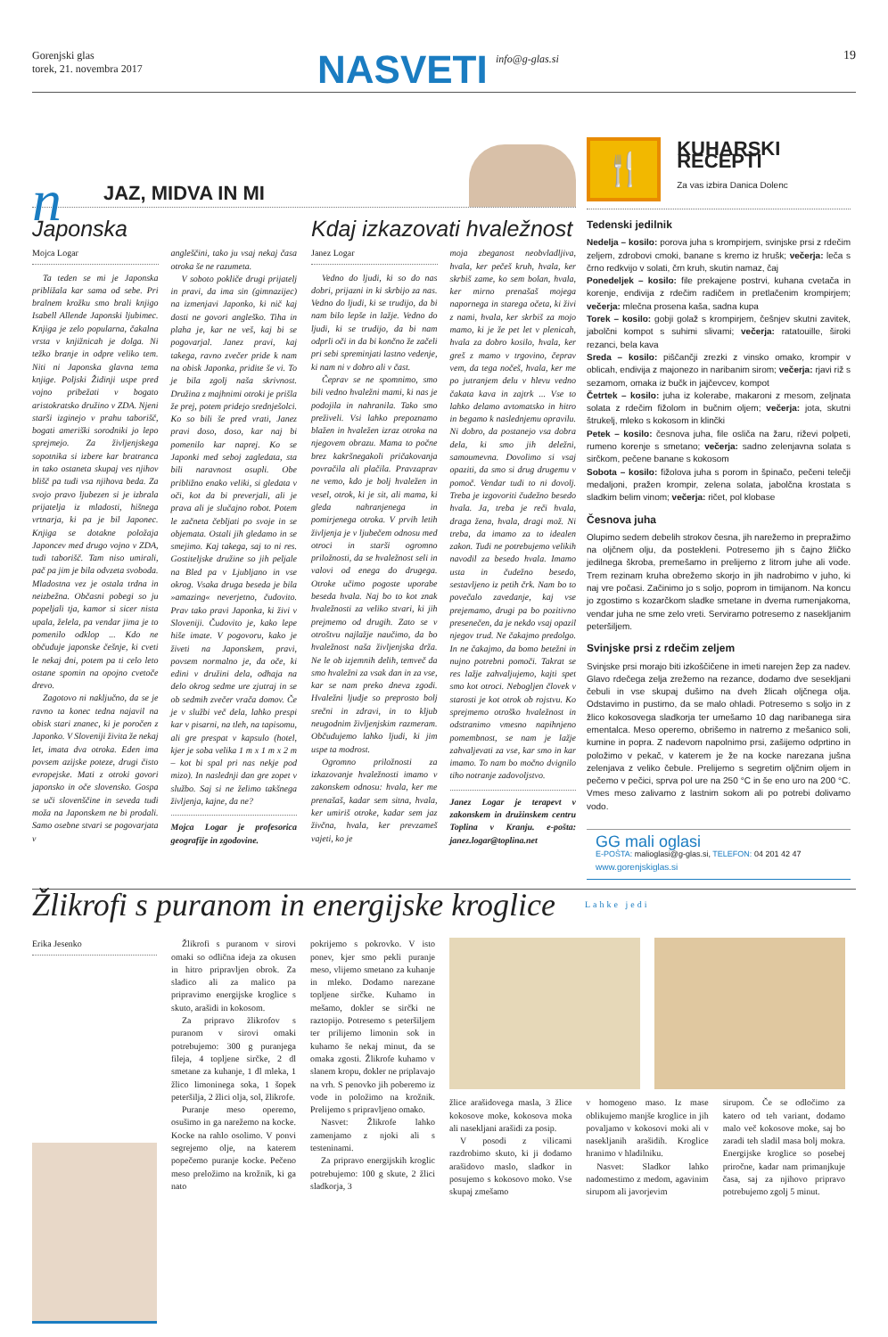Gorenjski glas
torek, 21. novembra 2017
NASVETI
info@g-glas.si
19
n
JAZ, MIDVA IN MI
Japonska
Mojca Logar
Ta teden se mi je Japonska približala kar sama od sebe. Pri bralnem krožku smo brali knjigo Isabell Allende Japonski ljubimec. Knjiga je zelo popularna, čakalna vrsta v knjižnicah je dolga. Ni težko branje in odpre veliko tem. Niti ni Japonska glavna tema knjige. Poljski Židinji uspe pred vojno pribežati v bogato aristokratsko družino v ZDA. Njeni starši izginejo v prahu taborišč, bogati ameriški sorodniki jo lepo sprejmejo. Za življenjskega sopotnika si izbere kar bratranca in tako ostaneta skupaj ves njihov blišč pa tudi vsa njihova beda. Za svojo pravo ljubezen si je izbrala prijatelja iz mladosti, hišnega vrtnarja, ki pa je bil Japonec. Knjiga se dotakne položaja Japoncev med drugo vojno v ZDA, tudi taborišč. Tam niso umirali, pač pa jim je bila odvzeta svoboda. Mladostna vez je ostala trdna in neizbežna. Občasni pobegi so ju popeljali tja, kamor si sicer nista upala, želela, pa vendar jima je to pomenilo odklop ... Kdo ne občuduje japonske češnje, ki cveti le nekaj dni, potem pa ti celo leto ostane spomin na opojno cvetoče drevo.
Zagotovo ni naključno, da se je ravno ta konec tedna najavil na obisk stari znanec, ki je poročen z Japonko. V Sloveniji živita že nekaj let, imata dva otroka. Eden ima povsem azijske poteze, drugi čisto evropejske. Mati z otroki govori japonsko in oče slovensko. Gospa se uči slovenščine in seveda tudi moža na Japonskem ne bi prodali. Samo osebne stvari se pogovarjata v
angleščini, tako ju vsaj nekaj časa otroka še ne razumeta.
V soboto pokliče drugi prijatelj in pravi, da ima sin (gimnazijec) na izmenjavi Japonko, ki nič kaj dosti ne govori angleško. Tiha in plaha je, kar ne veš, kaj bi se pogovarjal. Janez pravi, kaj takega, ravno zvečer pride k nam na obisk Japonka, pridite še vi. To je bila zgolj naša skrivnost. Družina z majhnimi otroki je prišla že prej, potem pridejo srednješolci. Ko so bili še pred vrati, Janez pravi doso, doso, kar naj bi pomenilo kar naprej. Ko se Japonki med seboj zagledata, sta bili naravnost osupli. Obe približno enako veliki, si gledata v oči, kot da bi preverjali, ali je prava ali je slučajno robot. Potem le začneta čebljati po svoje in se objemata. Ostali jih gledamo in se smejimo. Kaj takega, saj to ni res. Gostiteljske družine so jih peljale na Bled pa v Ljubljano in vse okrog. Vsaka druga beseda je bila »amazing« neverjetno, čudovito. Prav tako pravi Japonka, ki živi v Sloveniji. Čudovito je, kako lepe hiše imate. V pogovoru, kako je živeti na Japonskem, pravi, povsem normalno je, da oče, ki edini v družini dela, odhaja na delo okrog sedme ure zjutraj in se ob sedmih zvečer vrača domov. Če je v službi več dela, lahko prespi kar v pisarni, na tleh, na tapisomu, ali gre prespat v kapsulo (hotel, kjer je soba velika 1 m x 1 m x 2 m – kot bi spal pri nas nekje pod mizo). In naslednji dan gre zopet v službo. Saj si ne želimo takšnega življenja, kajne, da ne?
Mojca Logar je profesorica geografije in zgodovine.
Kdaj izkazovati hvaležnost
Janez Logar
Vedno do ljudi, ki so do nas dobri, prijazni in ki skrbijo za nas. Vedno do ljudi, ki se trudijo, da bi nam bilo lepše in lažje. Vedno do ljudi, ki se trudijo, da bi nam odprli oči in da bi končno že začeli pri sebi spreminjati lastno vedenje, ki nam ni v dobro ali v čast.
Čeprav se ne spomnimo, smo bili vedno hvaležni mami, ki nas je podojila in nahranila. Tako smo preživeli. Vsi lahko prepoznamo blažen in hvaležen izraz otroka na njegovem obrazu. Mama to počne brez kakršnegakoli pričakovanja povračila ali plačila. Pravzaprav ne vemo, kdo je bolj hvaležen in vesel, otrok, ki je sit, ali mama, ki gleda nahranjenega in pomirjenega otroka. V prvih letih življenja je v ljubečem odnosu med otroci in starši ogromno priložnosti, da se hvaležnost seli in valovi od enega do drugega. Otroke učimo pogoste uporabe beseda hvala. Naj bo to kot znak hvaležnosti za veliko stvari, ki jih prejmemo od drugih. Zato se v otroštvu najlažje naučimo, da bo hvaležnost naša življenjska drža. Ne le ob izjemnih delih, temveč da smo hvaležni za vsak dan in za vse, kar se nam preko dneva zgodi. Hvaležni ljudje so preprosto bolj srečni in zdravi, in to kljub neugodnim življenjskim razmeram. Občudujemo lahko ljudi, ki jim uspe ta modrost.
Ogromno priložnosti za izkazovanje hvaležnosti imamo v zakonskem odnosu: hvala, ker me prenašaš, kadar sem sitna, hvala, ker umiriš otroke, kadar sem jaz živčna, hvala, ker prevzameš vajeti, ko je
moja zbeganost neobvladljiva, hvala, ker pečeš kruh, hvala, ker skrbiš zame, ko sem bolan, hvala, ker mirno prenašaš mojega napornega in starega očeta, ki živi z nami, hvala, ker skrbiš za mojo mamo, ki je že pet let v plenicah, hvala za dobro kosilo, hvala, ker greš z mamo v trgovino, čeprav vem, da tega nočeš, hvala, ker me po jutranjem delu v hlevu vedno čakata kava in zajtrk ... Vse to lahko delamo avtomatsko in hitro in begamo k naslednjemu opravilu. Ni dobro, da postanejo vsa dobra dela, ki smo jih deležni, samoumevna. Dovolimo si vsaj opaziti, da smo si drug drugemu v pomoč. Vendar tudi to ni dovolj. Treba je izgovoriti čudežno besedo hvala. Ja, treba je reči hvala, draga žena, hvala, dragi mož. Ni treba, da imamo za to idealen zakon. Tudi ne potrebujemo velikih navodil za besedo hvala. Imamo usta in čudežno besedo, sestavljeno iz petih črk. Nam bo to povečalo zavedanje, kaj vse prejemamo, drugi pa bo pozitivno presenečen, da je nekdo vsaj opazil njegov trud. Ne čakajmo predolgo. In ne čakajmo, da bomo betežni in nujno potrebni pomoči. Takrat se res lažje zahvaljujemo, kajti spet smo kot otroci. Nebogljen človek v starosti je kot otrok ob rojstvu. Ko sprejmemo otroško hvaležnost in odstranimo vmesno napihnjeno pomembnost, se nam je lažje zahvaljevati za vse, kar smo in kar imamo. To nam bo močno dvignilo tiho notranje zadovoljstvo.
Janez Logar je terapevt v zakonskem in družinskem centru Toplina v Kranju. e-pošta: janez.logar@toplina.net
🍴
KUHARSKI RECEPTI
Za vas izbira Danica Dolenc
Tedenski jedilnik
Nedelja – kosilo: porova juha s krompirjem, svinjske prsi z rdečim zeljem, zdrobovi cmoki, banane s kremo iz hrušk; večerja: leča s črno redkvijo v solati, črn kruh, skutin namaz, čaj
Ponedeljek – kosilo: file prekajene postrvi, kuhana cvetača in korenje, endivija z rdečim radičem in pretlačenim krompirjem; večerja: mlečna prosena kaša, sadna kupa
Torek – kosilo: gobji golaž s krompirjem, češnjev skutni zavitek, jabolčni kompot s suhimi slivami; večerja: ratatouille, široki rezanci, bela kava
Sreda – kosilo: piščančji zrezki z vinsko omako, krompir v oblicah, endivija z majonezo in naribanim sirom; večerja: rjavi riž s sezamom, omaka iz bučk in jajčevcev, kompot
Četrtek – kosilo: juha iz kolerabe, makaroni z mesom, zeljnata solata z rdečim fižolom in bučnim oljem; večerja: jota, skutni štrukelj, mleko s kokosom in klinčki
Petek – kosilo: česnova juha, file osliča na žaru, riževi polpeti, rumeno korenje s smetano; večerja: sadno zelenjavna solata s sirčkom, pečene banane s kokosom
Sobota – kosilo: fižolova juha s porom in špinačo, pečeni telečji medaljoni, pražen krompir, zelena solata, jabolčna krostata s sladkim belim vinom; večerja: ričet, pol klobase
Česnova juha
Olupimo sedem debelih strokov česna, jih narežemo in prepražimo na oljčnem olju, da postekleni. Potresemo jih s čajno žličko jedilnega škroba, premešamo in prelijemo z litrom juhe ali vode. Trem rezinam kruha obrežemo skorjo in jih nadrobimo v juho, ki naj vre počasi. Začinimo jo s soljo, poprom in timijanom. Na koncu jo zgostimo s kozarčkom sladke smetane in dvema rumenjakoma, vendar juha ne sme zelo vreti. Serviramo potresemo z nasekljanim peteršiljem.
Svinjske prsi z rdečim zeljem
Svinjske prsi morajo biti izkoščičene in imeti narejen žep za nadev. Glavo rdečega zelja zrežemo na rezance, dodamo dve sesekljani čebuli in vse skupaj dušimo na dveh žlicah oljčnega olja. Odstavimo in pustimo, da se malo ohladi. Potresemo s soljo in z žlico kokosovega sladkorja ter umešamo 10 dag naribanega sira ementalca. Meso operemo, obrišemo in natremo z mešanico soli, kumine in popra. Z nadevom napolnimo prsi, zašijemo odprtino in položimo v pekač, v katerem je že na kocke narezana jušna zelenjava z veliko čebule. Prelijemo s segretim oljčnim oljem in pečemo v pečici, sprva pol ure na 250 °C in še eno uro na 200 °C. Vmes meso zalivamo z lastnim sokom ali po potrebi dolivamo vodo.
GG mali oglasi
E-POŠTA: malioglasi@g-glas.si, TELEFON: 04 201 42 47
www.gorenjskiglas.si
Žlikrofi s puranom in energijske kroglice
Lahke jedi
Erika Jesenko Žlikrofi s puranom v sirovi omaki so odlična ideja za okusen in hitro pripravljen obrok. Za sladico ali za malico pa pripravimo energijske kroglice s skuto, arašidi in kokosom.
Za pripravo žlikrofov s puranom v sirovi omaki potrebujemo: 300 g puranjega fileja, 4 topljene sirčke, 2 dl smetane za kuhanje, 1 dl mleka, 1 žlico limoninega soka, 1 šopek peteršilja, 2 žlici olja, sol, žlikrofe.
Puranje meso operemo, osušimo in ga narežemo na kocke. Kocke na rahlo osolimo. V ponvi segrejemo olje, na katerem popečemo puranje kocke. Pečeno meso preložimo na krožnik, ki ga nato
pokrijemo s pokrovko. V isto ponev, kjer smo pekli puranje meso, vlijemo smetano za kuhanje in mleko. Dodamo narezane topljene sirčke. Kuhamo in mešamo, dokler se sirčki ne raztopijo. Potresemo s peteršiljem ter prilijemo limonin sok in kuhamo še nekaj minut, da se omaka zgosti. Žlikrofe kuhamo v slanem kropu, dokler ne priplavajo na vrh. S penovko jih poberemo iz vode in položimo na krožnik. Prelijemo s pripravljeno omako.
Nasvet: Žlikrofe lahko zamenjamo z njoki ali s testeninami.
Za pripravo energijskih kroglic potrebujemo: 100 g skute, 2 žlici sladkorja, 3
žlice arašidovega masla, 3 žlice kokosove moke, kokosova moka ali nasekljani arašidi za posip.
V posodi z vilicami razdrobimo skuto, ki ji dodamo arašidovo maslo, sladkor in posujemo s kokosovo moko. Vse skupaj zmešamo
v homogeno maso. Iz mase oblikujemo manjše kroglice in jih povaljamo v kokosovi moki ali v nasekljanih arašidih. Kroglice hranimo v hladilniku.
Nasvet: Sladkor lahko nadomestimo z medom, agavinim sirupom ali javorjevim
sirupom. Če se odločimo za katero od teh variant, dodamo malo več kokosove moke, saj bo zaradi teh sladil masa bolj mokra. Energijske kroglice so posebej priročne, kadar nam primanjkuje časa, saj za njihovo pripravo potrebujemo zgolj 5 minut.